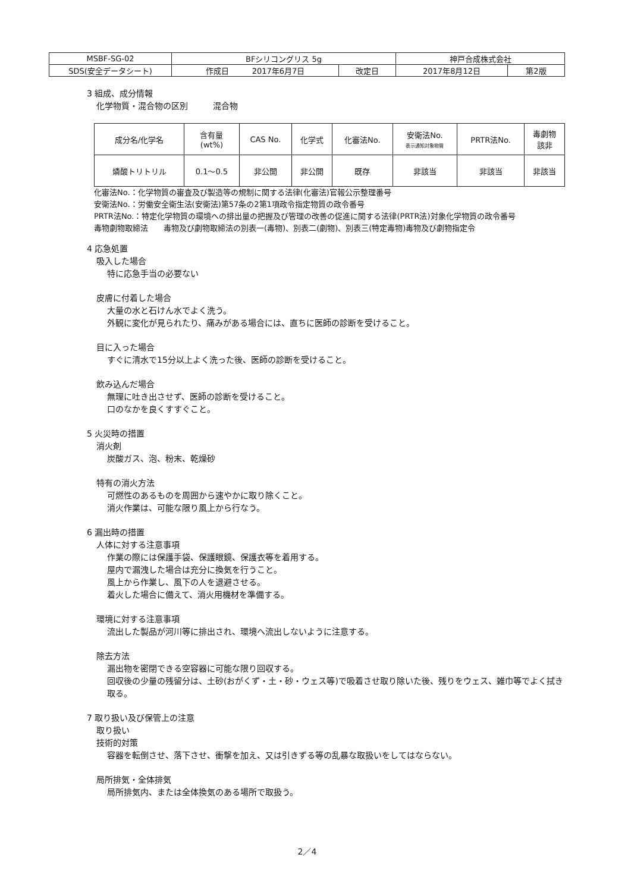| MSBF-SG-02 | BFシリコングリス 5g | | 神戸合成株式会社 | |
| SDS(安全データシート) | 作成日 2017年6月7日 | 改定日 | 2017年8月12日 | 第2版 |
3 組成、成分情報
化学物質・混合物の区別　　　混合物
| 成分名/化学名 | 含有量 (wt%) | CAS No. | 化学式 | 化審法No. | 安衛法No. 表示通知対象物質 | PRTR法No. | 毒劇物 該非 |
| --- | --- | --- | --- | --- | --- | --- | --- |
| 燐酸トリトリル | 0.1～0.5 | 非公開 | 非公開 | 既存 | 非該当 | 非該当 | 非該当 |
化審法No.：化学物質の審査及び製造等の規制に関する法律(化審法)官報公示整理番号
安衛法No.：労働安全衛生法(安衛法)第57条の2第1項政令指定物質の政令番号
PRTR法No.：特定化学物質の環境への排出量の把握及び管理の改善の促進に関する法律(PRTR法)対象化学物質の政令番号
毒物劇物取締法　　毒物及び劇物取締法の別表一(毒物)、別表二(劇物)、別表三(特定毒物)毒物及び劇物指定令
4 応急処置
吸入した場合
特に応急手当の必要ない
皮膚に付着した場合
大量の水と石けん水でよく洗う。
外観に変化が見られたり、痛みがある場合には、直ちに医師の診断を受けること。
目に入った場合
すぐに清水で15分以上よく洗った後、医師の診断を受けること。
飲み込んだ場合
無理に吐き出させず、医師の診断を受けること。
口のなかを良くすすぐこと。
5 火災時の措置
消火剤
炭酸ガス、泡、粉末、乾燥砂
特有の消火方法
可燃性のあるものを周囲から速やかに取り除くこと。
消火作業は、可能な限り風上から行なう。
6 漏出時の措置
人体に対する注意事項
作業の際には保護手袋、保護眼鏡、保護衣等を着用する。
屋内で漏洩した場合は充分に換気を行うこと。
風上から作業し、風下の人を退避させる。
着火した場合に備えて、消火用機材を準備する。
環境に対する注意事項
流出した製品が河川等に排出され、環境へ流出しないように注意する。
除去方法
漏出物を密閉できる空容器に可能な限り回収する。
回収後の少量の残留分は、土砂(おがくず・土・砂・ウェス等)で吸着させ取り除いた後、残りをウェス、雑巾等でよく拭き取る。
7 取り扱い及び保管上の注意
取り扱い
技術的対策
容器を転倒させ、落下させ、衝撃を加え、又は引きずる等の乱暴な取扱いをしてはならない。
局所排気・全体排気
局所排気内、または全体換気のある場所で取扱う。
2／4